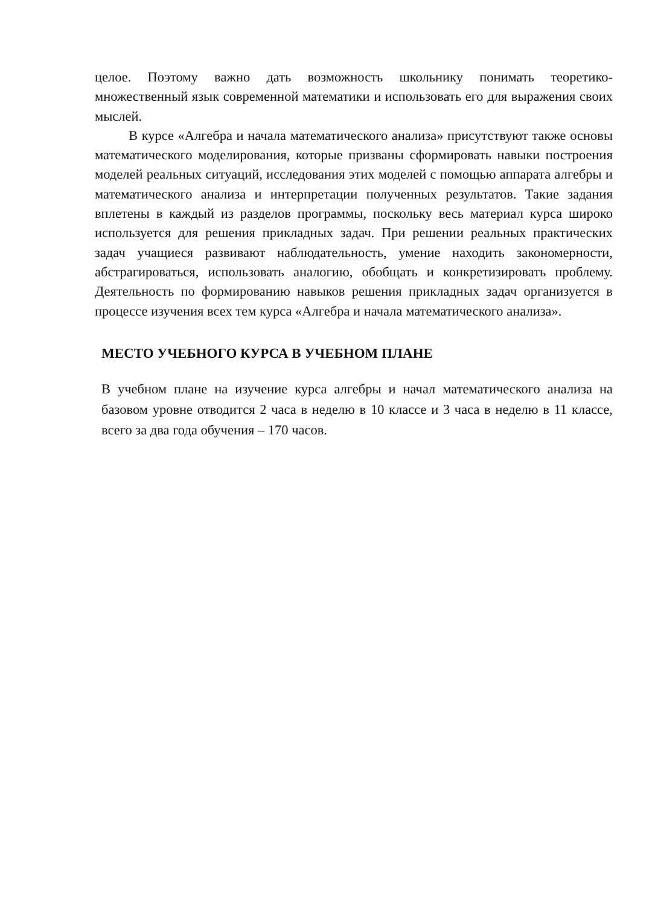целое. Поэтому важно дать возможность школьнику понимать теоретико-множественный язык современной математики и использовать его для выражения своих мыслей.
В курсе «Алгебра и начала математического анализа» присутствуют также основы математического моделирования, которые призваны сформировать навыки построения моделей реальных ситуаций, исследования этих моделей с помощью аппарата алгебры и математического анализа и интерпретации полученных результатов. Такие задания вплетены в каждый из разделов программы, поскольку весь материал курса широко используется для решения прикладных задач. При решении реальных практических задач учащиеся развивают наблюдательность, умение находить закономерности, абстрагироваться, использовать аналогию, обобщать и конкретизировать проблему. Деятельность по формированию навыков решения прикладных задач организуется в процессе изучения всех тем курса «Алгебра и начала математического анализа».
МЕСТО УЧЕБНОГО КУРСА В УЧЕБНОМ ПЛАНЕ
В учебном плане на изучение курса алгебры и начал математического анализа на базовом уровне отводится 2 часа в неделю в 10 классе и 3 часа в неделю в 11 классе, всего за два года обучения – 170 часов.